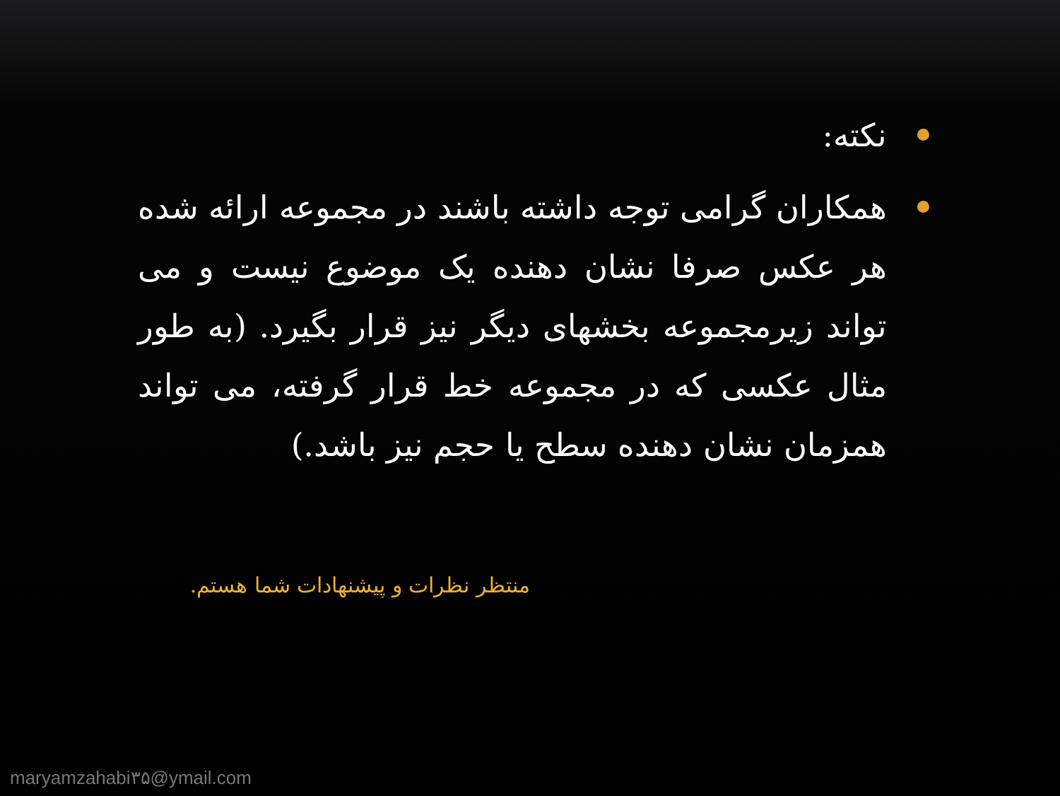نکته:
همکاران گرامی توجه داشته باشند در مجموعه ارائه شده هر عکس صرفا نشان دهنده یک موضوع نیست و می تواند زیرمجموعه بخشهای دیگر نیز قرار بگیرد. (به طور مثال عکسی که در مجموعه خط قرار گرفته، می تواند همزمان نشان دهنده سطح یا حجم نیز باشد.)
منتظر نظرات و پیشنهادات شما هستم.
maryamzahabi۳۵@ymail.com